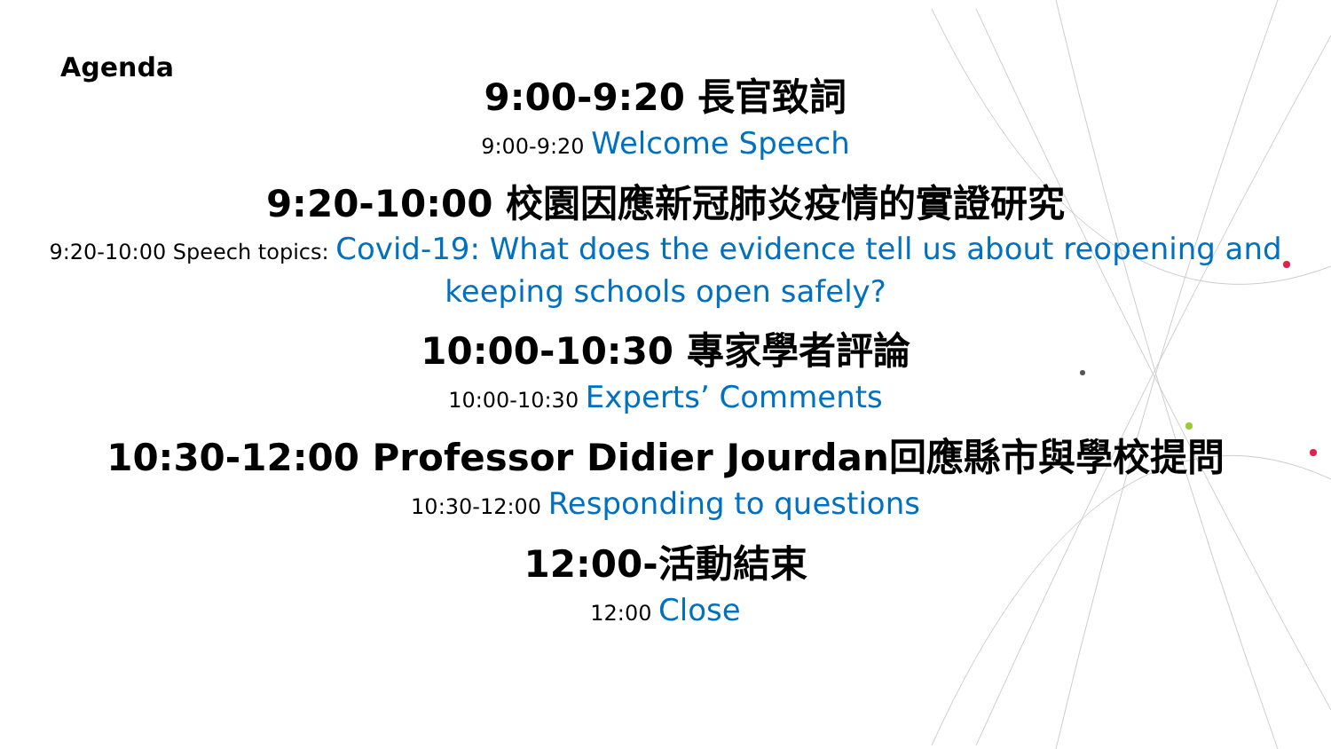Agenda
9:00-9:20 長官致詞
9:00-9:20 Welcome Speech
9:20-10:00 校園因應新冠肺炎疫情的實證研究
9:20-10:00 Speech topics: Covid-19: What does the evidence tell us about reopening and
keeping schools open safely?
10:00-10:30 專家學者評論
10:00-10:30 Experts’ Comments
10:30-12:00 Professor Didier Jourdan回應縣市與學校提問
10:30-12:00 Responding to questions
12:00-活動結束
12:00 Close